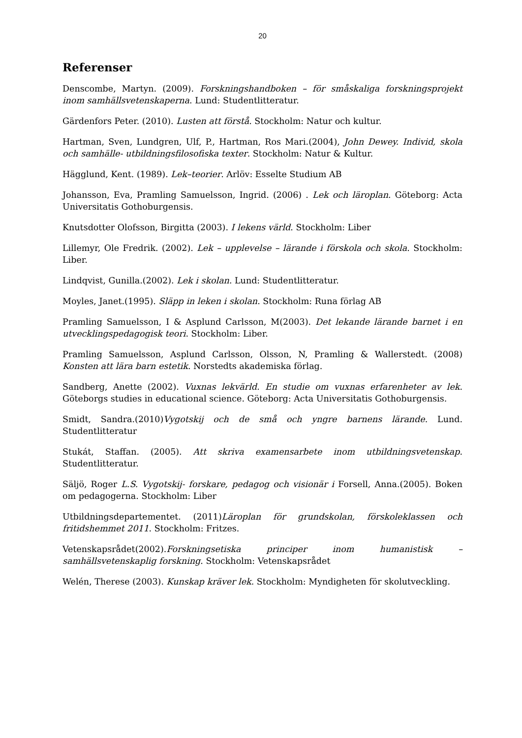20
Referenser
Denscombe, Martyn. (2009). Forskningshandboken – för småskaliga forskningsprojekt inom samhällsvetenskaperna. Lund: Studentlitteratur.
Gärdenfors Peter. (2010). Lusten att förstå. Stockholm: Natur och kultur.
Hartman, Sven, Lundgren, Ulf, P., Hartman, Ros Mari.(2004), John Dewey. Individ, skola och samhälle- utbildningsfilosofiska texter. Stockholm: Natur & Kultur.
Hägglund, Kent. (1989). Lek–teorier. Arlöv: Esselte Studium AB
Johansson, Eva, Pramling Samuelsson, Ingrid. (2006) . Lek och läroplan. Göteborg: Acta Universitatis Gothoburgensis.
Knutsdotter Olofsson, Birgitta (2003). I lekens värld. Stockholm: Liber
Lillemyr, Ole Fredrik. (2002). Lek – upplevelse – lärande i förskola och skola. Stockholm: Liber.
Lindqvist, Gunilla.(2002). Lek i skolan. Lund: Studentlitteratur.
Moyles, Janet.(1995). Släpp in leken i skolan. Stockholm: Runa förlag AB
Pramling Samuelsson, I & Asplund Carlsson, M(2003). Det lekande lärande barnet i en utvecklingspedagogisk teori. Stockholm: Liber.
Pramling Samuelsson, Asplund Carlsson, Olsson, N, Pramling & Wallerstedt. (2008) Konsten att lära barn estetik. Norstedts akademiska förlag.
Sandberg, Anette (2002). Vuxnas lekvärld. En studie om vuxnas erfarenheter av lek. Göteborgs studies in educational science. Göteborg: Acta Universitatis Gothoburgensis.
Smidt, Sandra.(2010)Vygotskij och de små och yngre barnens lärande. Lund. Studentlitteratur
Stukát, Staffan. (2005). Att skriva examensarbete inom utbildningsvetenskap. Studentlitteratur.
Säljö, Roger L.S. Vygotskij- forskare, pedagog och visionär i Forsell, Anna.(2005). Boken om pedagogerna. Stockholm: Liber
Utbildningsdepartementet. (2011)Läroplan för grundskolan, förskoleklassen och fritidshemmet 2011. Stockholm: Fritzes.
Vetenskapsrådet(2002).Forskningsetiska principer inom humanistisk – samhällsvetenskaplig forskning. Stockholm: Vetenskapsrådet
Welén, Therese (2003). Kunskap kräver lek. Stockholm: Myndigheten för skolutveckling.